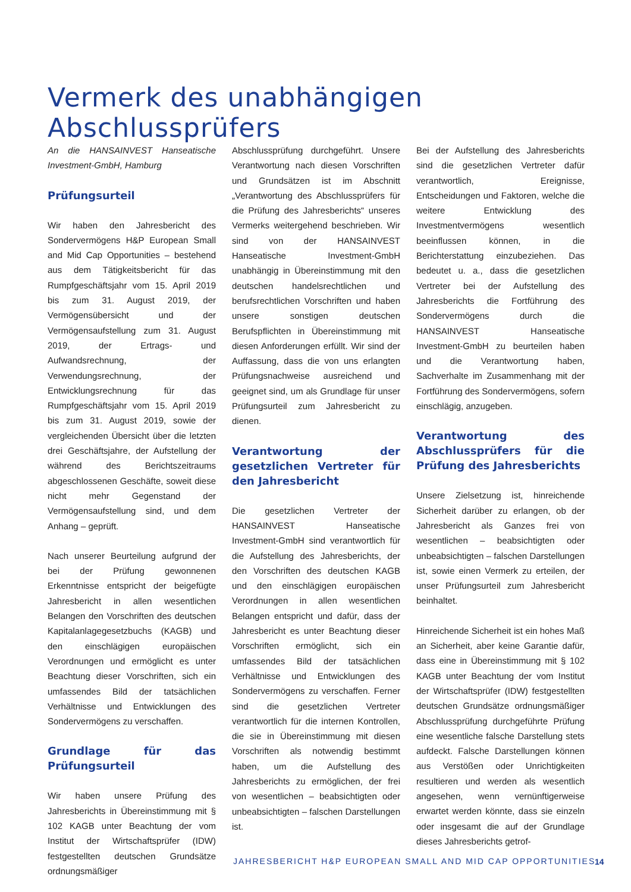Vermerk des unabhängigen Abschlussprüfers
An die HANSAINVEST Hanseatische Investment-GmbH, Hamburg
Prüfungsurteil
Wir haben den Jahresbericht des Sondervermögens H&P European Small and Mid Cap Opportunities – bestehend aus dem Tätigkeitsbericht für das Rumpfgeschäftsjahr vom 15. April 2019 bis zum 31. August 2019, der Vermögensübersicht und der Vermögensaufstellung zum 31. August 2019, der Ertrags- und Aufwandsrechnung, der Verwendungsrechnung, der Entwicklungsrechnung für das Rumpfgeschäftsjahr vom 15. April 2019 bis zum 31. August 2019, sowie der vergleichenden Übersicht über die letzten drei Geschäftsjahre, der Aufstellung der während des Berichtszeitraums abgeschlossenen Geschäfte, soweit diese nicht mehr Gegenstand der Vermögensaufstellung sind, und dem Anhang – geprüft.
Nach unserer Beurteilung aufgrund der bei der Prüfung gewonnenen Erkenntnisse entspricht der beigefügte Jahresbericht in allen wesentlichen Belangen den Vorschriften des deutschen Kapitalanlagegesetzbuchs (KAGB) und den einschlägigen europäischen Verordnungen und ermöglicht es unter Beachtung dieser Vorschriften, sich ein umfassendes Bild der tatsächlichen Verhältnisse und Entwicklungen des Sondervermögens zu verschaffen.
Grundlage für das Prüfungsurteil
Wir haben unsere Prüfung des Jahresberichts in Übereinstimmung mit § 102 KAGB unter Beachtung der vom Institut der Wirtschaftsprüfer (IDW) festgestellten deutschen Grundsätze ordnungsmäßiger
Abschlussprüfung durchgeführt. Unsere Verantwortung nach diesen Vorschriften und Grundsätzen ist im Abschnitt „Verantwortung des Abschlussprüfers für die Prüfung des Jahresberichts“ unseres Vermerks weitergehend beschrieben. Wir sind von der HANSAINVEST Hanseatische Investment-GmbH unabhängig in Übereinstimmung mit den deutschen handelsrechtlichen und berufsrechtlichen Vorschriften und haben unsere sonstigen deutschen Berufspflichten in Übereinstimmung mit diesen Anforderungen erfüllt. Wir sind der Auffassung, dass die von uns erlangten Prüfungsnachweise ausreichend und geeignet sind, um als Grundlage für unser Prüfungsurteil zum Jahresbericht zu dienen.
Verantwortung der gesetzlichen Vertreter für den Jahresbericht
Die gesetzlichen Vertreter der HANSAINVEST Hanseatische Investment-GmbH sind verantwortlich für die Aufstellung des Jahresberichts, der den Vorschriften des deutschen KAGB und den einschlägigen europäischen Verordnungen in allen wesentlichen Belangen entspricht und dafür, dass der Jahresbericht es unter Beachtung dieser Vorschriften ermöglicht, sich ein umfassendes Bild der tatsächlichen Verhältnisse und Entwicklungen des Sondervermögens zu verschaffen. Ferner sind die gesetzlichen Vertreter verantwortlich für die internen Kontrollen, die sie in Übereinstimmung mit diesen Vorschriften als notwendig bestimmt haben, um die Aufstellung des Jahresberichts zu ermöglichen, der frei von wesentlichen – beabsichtigten oder unbeabsichtigten – falschen Darstellungen ist.
Bei der Aufstellung des Jahresberichts sind die gesetzlichen Vertreter dafür verantwortlich, Ereignisse, Entscheidungen und Faktoren, welche die weitere Entwicklung des Investmentvermögens wesentlich beeinflussen können, in die Berichterstattung einzubeziehen. Das bedeutet u. a., dass die gesetzlichen Vertreter bei der Aufstellung des Jahresberichts die Fortführung des Sondervermögens durch die HANSAINVEST Hanseatische Investment-GmbH zu beurteilen haben und die Verantwortung haben, Sachverhalte im Zusammenhang mit der Fortführung des Sondervermögens, sofern einschlägig, anzugeben.
Verantwortung des Abschlussprüfers für die Prüfung des Jahresberichts
Unsere Zielsetzung ist, hinreichende Sicherheit darüber zu erlangen, ob der Jahresbericht als Ganzes frei von wesentlichen – beabsichtigten oder unbeabsichtigten – falschen Darstellungen ist, sowie einen Vermerk zu erteilen, der unser Prüfungsurteil zum Jahresbericht beinhaltet.
Hinreichende Sicherheit ist ein hohes Maß an Sicherheit, aber keine Garantie dafür, dass eine in Übereinstimmung mit § 102 KAGB unter Beachtung der vom Institut der Wirtschaftsprüfer (IDW) festgestellten deutschen Grundsätze ordnungsmäßiger Abschlussprüfung durchgeführte Prüfung eine wesentliche falsche Darstellung stets aufdeckt. Falsche Darstellungen können aus Verstößen oder Unrichtigkeiten resultieren und werden als wesentlich angesehen, wenn vernünftigerweise erwartet werden könnte, dass sie einzeln oder insgesamt die auf der Grundlage dieses Jahresberichts getrof-
JAHRESBERICHT H&P EUROPEAN SMALL AND MID CAP OPPORTUNITIES
14